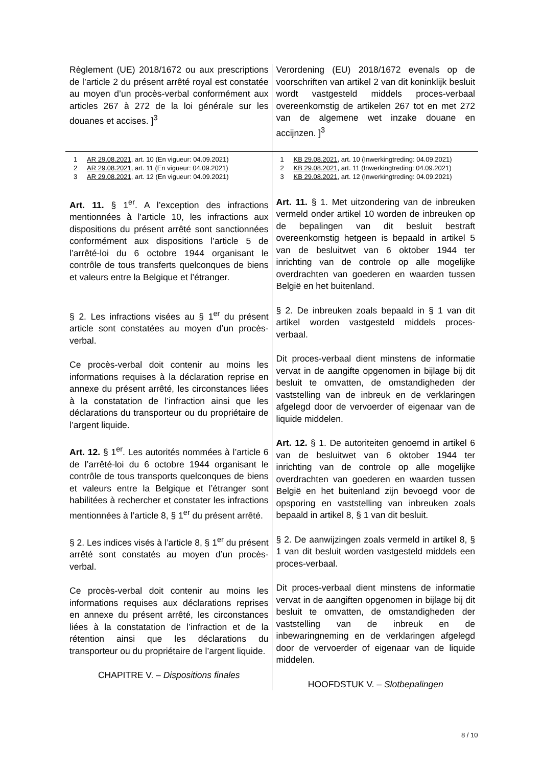| Règlement (UE) 2018/1672 ou aux prescriptions de l’article 2 du présent arrêté royal est constatée au moyen d’un procès-verbal conformément aux articles 267 à 272 de la loi générale sur les douanes et accises. ]<sup>3</sup> | Verordening (EU) 2018/1672 evenals op de voorschriften van artikel 2 van dit koninklijk besluit wordt vastgesteld middels proces-verbaal overeenkomstig de artikelen 267 tot en met 272 van de algemene wet inzake douane en accijnzen. ]<sup>3</sup> |
| 1 AR 29.08.2021 , art. 10 (En vigueur: 04.09.2021) 2 AR 29.08.2021 , art. 11 (En vigueur: 04.09.2021) 3 AR 29.08.2021 , art. 12 (En vigueur: 04.09.2021) | 1 KB 29.08.2021 , art. 10 (Inwerkingtreding: 04.09.2021) 2 KB 29.08.2021 , art. 11 (Inwerkingtreding: 04.09.2021) 3 KB 29.08.2021 , art. 12 (Inwerkingtreding: 04.09.2021) |
| Art. 11. § 1<sup>er</sup>. A l’exception des infractions mentionnées à l’article 10, les infractions aux dispositions du présent arrêté sont sanctionnées conformément aux dispositions l’article 5 de l’arrêté-loi du 6 octobre 1944 organisant le contrôle de tous transferts quelconques de biens et valeurs entre la Belgique et l’étranger. § 2. Les infractions visées au § 1<sup>er</sup> du présent article sont constatées au moyen d’un procès-verbal. Ce procès-verbal doit contenir au moins les informations requises à la déclaration reprise en annexe du présent arrêté, les circonstances liées à la constatation de l’infraction ainsi que les déclarations du transporteur ou du propriétaire de l’argent liquide. Art. 12. § 1<sup>er</sup>. Les autorités nommées à l’article 6 de l’arrêté-loi du 6 octobre 1944 organisant le contrôle de tous transports quelconques de biens et valeurs entre la Belgique et l’étranger sont habilitées à rechercher et constater les infractions mentionnées à l’article 8, § 1<sup>er</sup> du présent arrêté. § 2. Les indices visés à l’article 8, § 1<sup>er</sup> du présent arrêté sont constatés au moyen d’un procès-verbal. Ce procès-verbal doit contenir au moins les informations requises aux déclarations reprises en annexe du présent arrêté, les circonstances liées à la constatation de l’infraction et de la rétention ainsi que les déclarations du transporteur ou du propriétaire de l’argent liquide. CHAPITRE V. – Dispositions finales | Art. 11. § 1. Met uitzondering van de inbreuken vermeld onder artikel 10 worden de inbreuken op de bepalingen van dit besluit bestraft overeenkomstig hetgeen is bepaald in artikel 5 van de besluitwet van 6 oktober 1944 ter inrichting van de controle op alle mogelijke overdrachten van goederen en waarden tussen België en het buitenland. § 2. De inbreuken zoals bepaald in § 1 van dit artikel worden vastgesteld middels proces-verbaal. Dit proces-verbaal dient minstens de informatie vervat in de aangifte opgenomen in bijlage bij dit besluit te omvatten, de omstandigheden der vaststelling van de inbreuk en de verklaringen afgelegd door de vervoerder of eigenaar van de liquide middelen. Art. 12. § 1. De autoriteiten genoemd in artikel 6 van de besluitwet van 6 oktober 1944 ter inrichting van de controle op alle mogelijke overdrachten van goederen en waarden tussen België en het buitenland zijn bevoegd voor de opsporing en vaststelling van inbreuken zoals bepaald in artikel 8, § 1 van dit besluit. § 2. De aanwijzingen zoals vermeld in artikel 8, § 1 van dit besluit worden vastgesteld middels een proces-verbaal. Dit proces-verbaal dient minstens de informatie vervat in de aangiften opgenomen in bijlage bij dit besluit te omvatten, de omstandigheden der vaststelling van de inbreuk en de inbewaringneming en de verklaringen afgelegd door de vervoerder of eigenaar van de liquide middelen. HOOFDSTUK V. – Slotbepalingen |
8 / 10